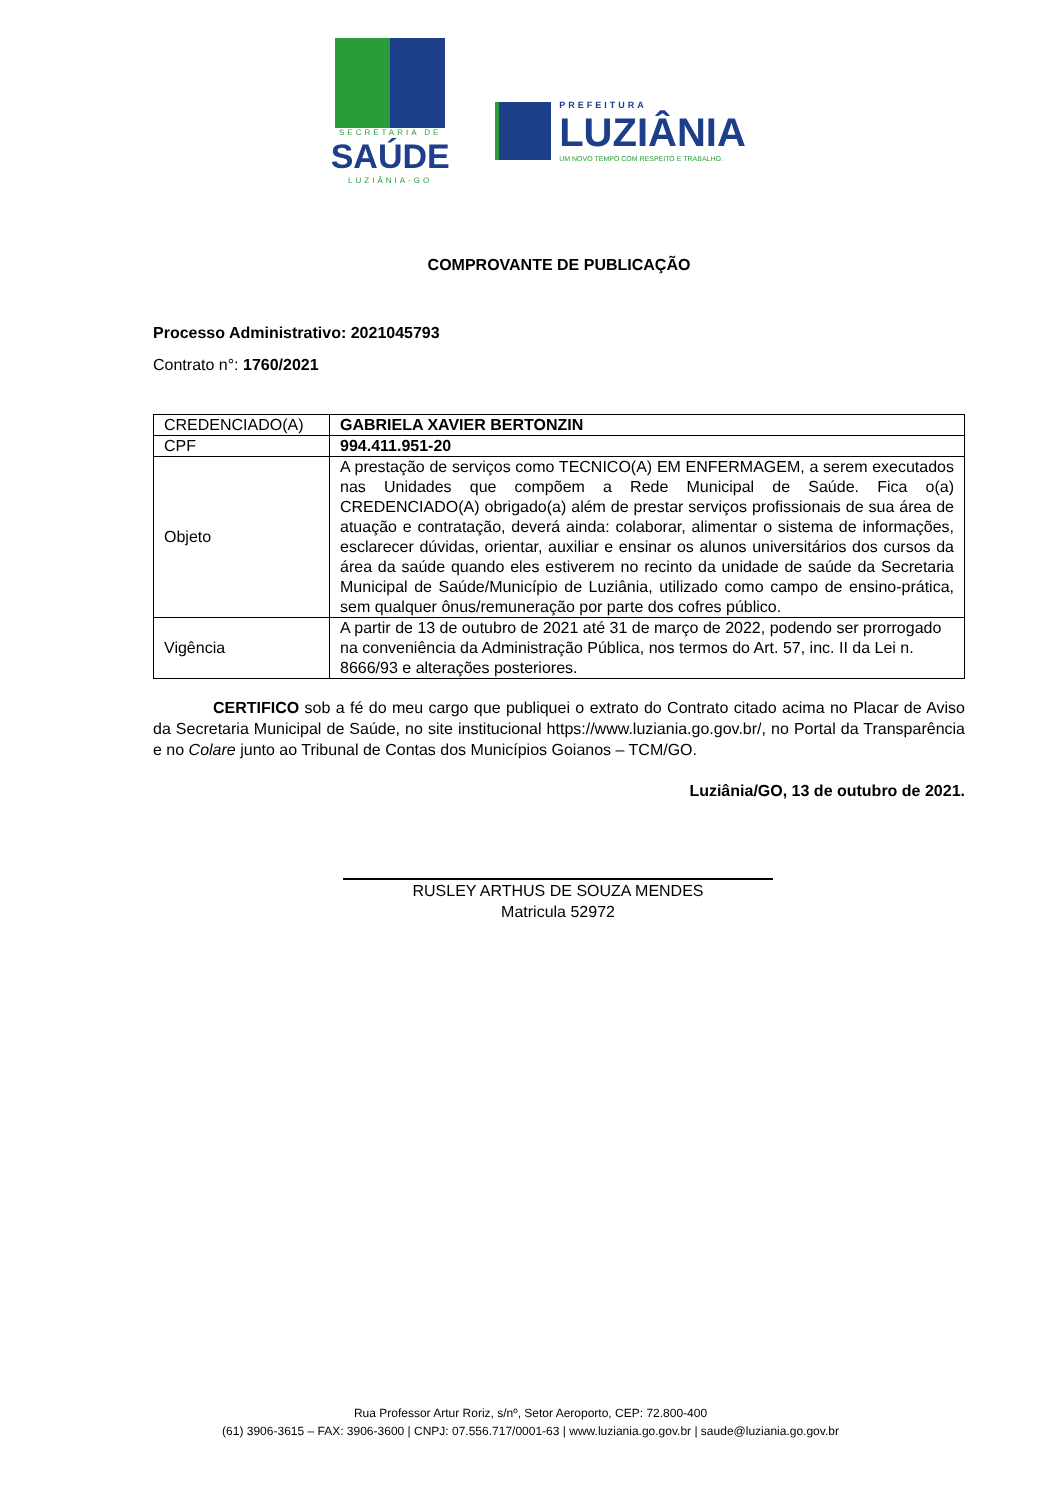SECRETARIA DE
SAÚDE
LUZIÂNIA-GO
PREFEITURA
LUZIÂNIA
UM NOVO TEMPO COM RESPEITO E TRABALHO.
COMPROVANTE DE PUBLICAÇÃO
Processo Administrativo: 2021045793
Contrato n°: 1760/2021
| CREDENCIADO(A) | GABRIELA XAVIER BERTONZIN |
| CPF | 994.411.951-20 |
| Objeto | A prestação de serviços como TECNICO(A) EM ENFERMAGEM, a serem executados nas Unidades que compõem a Rede Municipal de Saúde. Fica o(a) CREDENCIADO(A) obrigado(a) além de prestar serviços profissionais de sua área de atuação e contratação, deverá ainda: colaborar, alimentar o sistema de informações, esclarecer dúvidas, orientar, auxiliar e ensinar os alunos universitários dos cursos da área da saúde quando eles estiverem no recinto da unidade de saúde da Secretaria Municipal de Saúde/Município de Luziânia, utilizado como campo de ensino-prática, sem qualquer ônus/remuneração por parte dos cofres público. |
| Vigência | A partir de 13 de outubro de 2021 até 31 de março de 2022, podendo ser prorrogado na conveniência da Administração Pública, nos termos do Art. 57, inc. II da Lei n. 8666/93 e alterações posteriores. |
CERTIFICO sob a fé do meu cargo que publiquei o extrato do Contrato citado acima no Placar de Aviso da Secretaria Municipal de Saúde, no site institucional https://www.luziania.go.gov.br/, no Portal da Transparência e no Colare junto ao Tribunal de Contas dos Municípios Goianos – TCM/GO.
Luziânia/GO, 13 de outubro de 2021.
RUSLEY ARTHUS DE SOUZA MENDES
Matricula 52972
Rua Professor Artur Roriz, s/nº, Setor Aeroporto, CEP: 72.800-400
(61) 3906-3615 – FAX: 3906-3600 | CNPJ: 07.556.717/0001-63 | www.luziania.go.gov.br | saude@luziania.go.gov.br